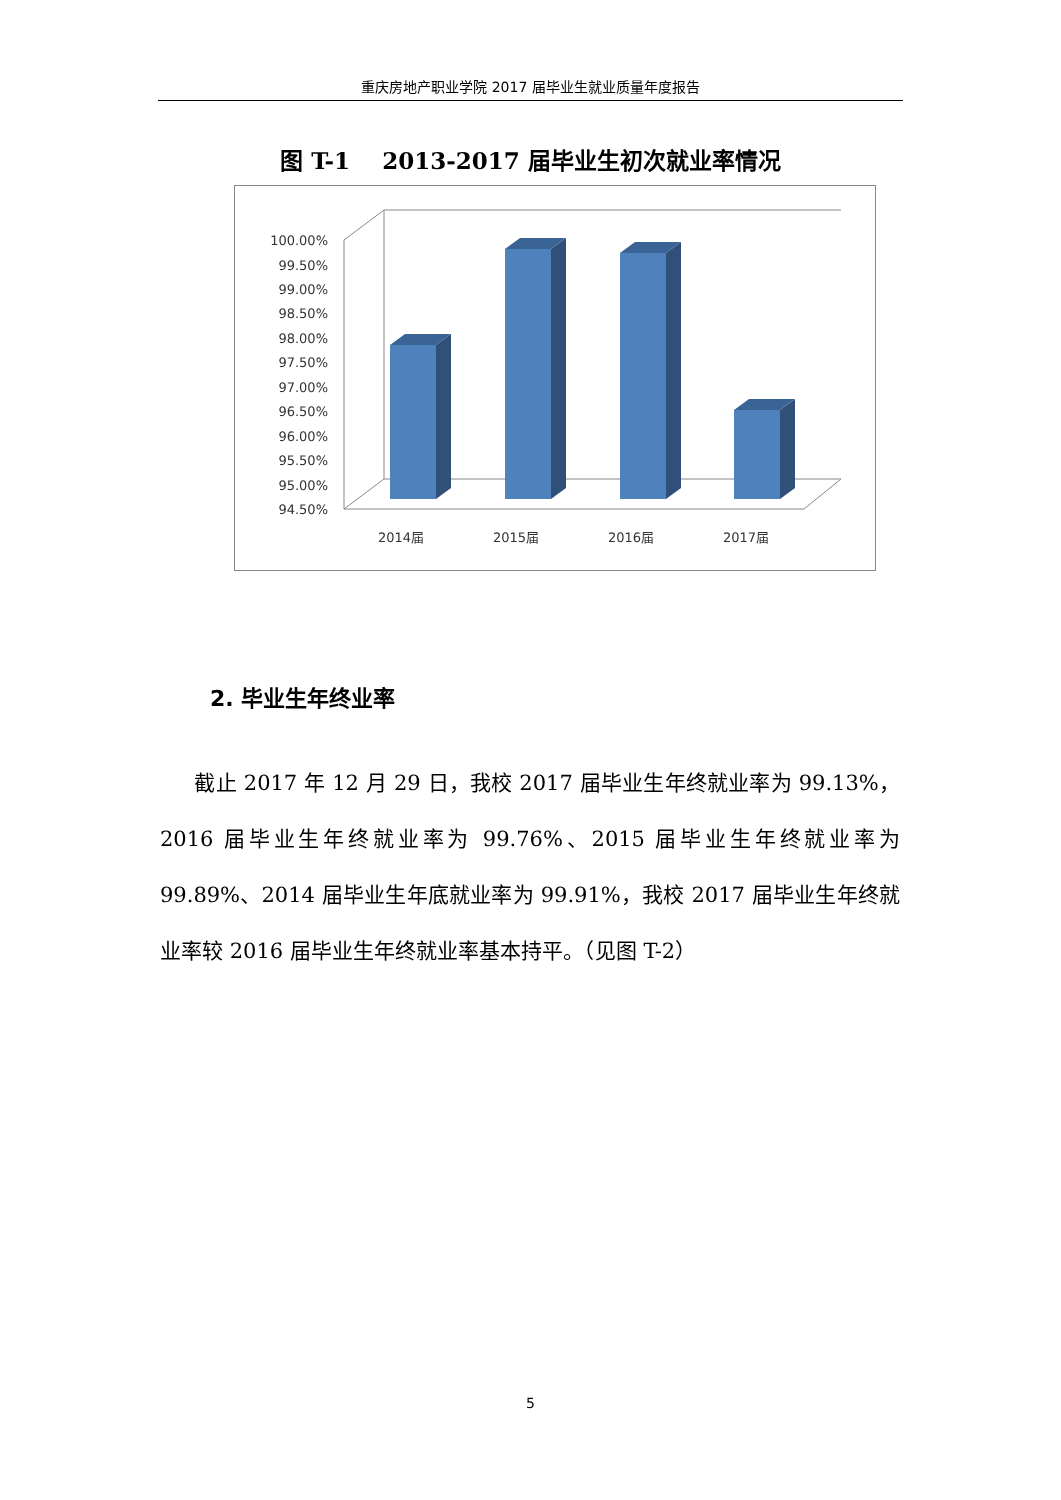重庆房地产职业学院 2017 届毕业生就业质量年度报告
图 T-1 2013-2017 届毕业生初次就业率情况
100.00%
99.50%
99.00%
98.50%
98.00%
97.50%
97.00%
96.50%
96.00%
95.50%
95.00%
94.50%
2014届
2015届
2016届
2017届
2. 毕业生年终业率
截止 2017 年 12 月 29 日，我校 2017 届毕业生年终就业率为 99.13%，2016 届毕业生年终就业率为 99.76%、2015 届毕业生年终就业率为 99.89%、2014 届毕业生年底就业率为 99.91%，我校 2017 届毕业生年终就业率较 2016 届毕业生年终就业率基本持平。（见图 T-2）
5